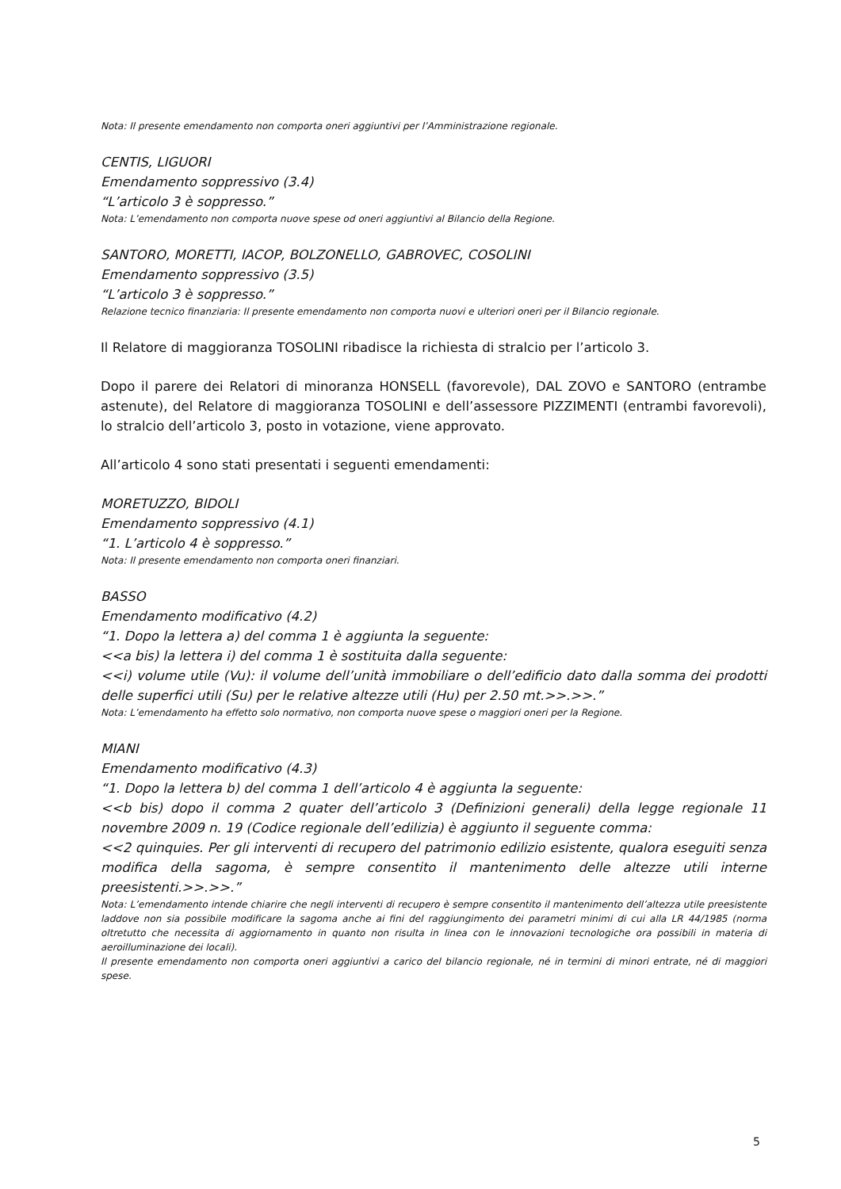Nota: Il presente emendamento non comporta oneri aggiuntivi per l’Amministrazione regionale.
CENTIS, LIGUORI
Emendamento soppressivo (3.4)
“L’articolo 3 è soppresso.”
Nota: L’emendamento non comporta nuove spese od oneri aggiuntivi al Bilancio della Regione.
SANTORO, MORETTI, IACOP, BOLZONELLO, GABROVEC, COSOLINI
Emendamento soppressivo (3.5)
“L’articolo 3 è soppresso.”
Relazione tecnico finanziaria: Il presente emendamento non comporta nuovi e ulteriori oneri per il Bilancio regionale.
Il Relatore di maggioranza TOSOLINI ribadisce la richiesta di stralcio per l’articolo 3.
Dopo il parere dei Relatori di minoranza HONSELL (favorevole), DAL ZOVO e SANTORO (entrambe astenute), del Relatore di maggioranza TOSOLINI e dell’assessore PIZZIMENTI (entrambi favorevoli), lo stralcio dell’articolo 3, posto in votazione, viene approvato.
All’articolo 4 sono stati presentati i seguenti emendamenti:
MORETUZZO, BIDOLI
Emendamento soppressivo (4.1)
“1. L’articolo 4 è soppresso.”
Nota: Il presente emendamento non comporta oneri finanziari.
BASSO
Emendamento modificativo (4.2)
“1. Dopo la lettera a) del comma 1 è aggiunta la seguente:
<<a bis) la lettera i) del comma 1 è sostituita dalla seguente:
<<i) volume utile (Vu): il volume dell’unità immobiliare o dell’edificio dato dalla somma dei prodotti delle superfici utili (Su) per le relative altezze utili (Hu) per 2.50 mt.>>.>>.”
Nota: L’emendamento ha effetto solo normativo, non comporta nuove spese o maggiori oneri per la Regione.
MIANI
Emendamento modificativo (4.3)
“1. Dopo la lettera b) del comma 1 dell’articolo 4 è aggiunta la seguente:
<<b bis) dopo il comma 2 quater dell’articolo 3 (Definizioni generali) della legge regionale 11 novembre 2009 n. 19 (Codice regionale dell’edilizia) è aggiunto il seguente comma:
<<2 quinquies. Per gli interventi di recupero del patrimonio edilizio esistente, qualora eseguiti senza modifica della sagoma, è sempre consentito il mantenimento delle altezze utili interne preesistenti.>>.>>.”
Nota: L’emendamento intende chiarire che negli interventi di recupero è sempre consentito il mantenimento dell’altezza utile preesistente laddove non sia possibile modificare la sagoma anche ai fini del raggiungimento dei parametri minimi di cui alla LR 44/1985 (norma oltretutto che necessita di aggiornamento in quanto non risulta in linea con le innovazioni tecnologiche ora possibili in materia di aeroilluminazione dei locali).
Il presente emendamento non comporta oneri aggiuntivi a carico del bilancio regionale, né in termini di minori entrate, né di maggiori spese.
5